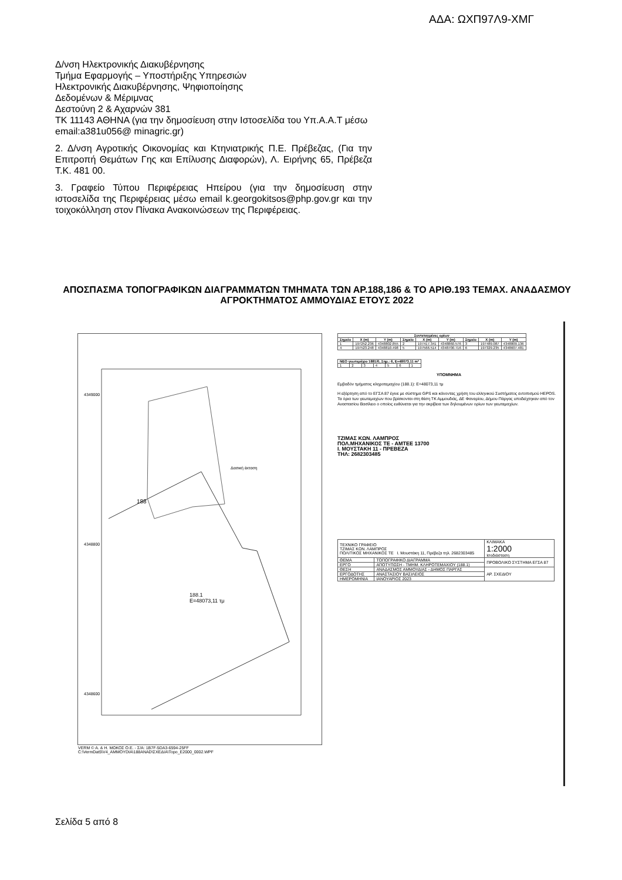ΑΔΑ: ΩΧΠ97Λ9-ΧΜΓ
Δ/νση Ηλεκτρονικής Διακυβέρνησης
Τμήμα Εφαρμογής – Υποστήριξης Υπηρεσιών
Ηλεκτρονικής Διακυβέρνησης, Ψηφιοποίησης
Δεδομένων & Μέριμνας
Δεστούνη 2 & Αχαρνών 381
ΤΚ 11143 ΑΘΗΝΑ (για την δημοσίευση στην Ιστοσελίδα του Υπ.Α.Α.Τ μέσω email:a381u056@ minagric.gr)
2. Δ/νση Αγροτικής Οικονομίας και Κτηνιατρικής Π.Ε. Πρέβεζας, (Για την Επιτροπή Θεμάτων Γης και Επίλυσης Διαφορών), Λ. Ειρήνης 65, Πρέβεζα Τ.Κ. 481 00.
3. Γραφείο Τύπου Περιφέρειας Ηπείρου (για την δημοσίευση στην ιστοσελίδα της Περιφέρειας μέσω email k.georgokitsos@php.gov.gr και την τοιχοκόλληση στον Πίνακα Ανακοινώσεων της Περιφέρειας.
ΑΠΟΣΠΑΣΜΑ ΤΟΠΟΓΡΑΦΙΚΩΝ ΔΙΑΓΡΑΜΜΑΤΩΝ ΤΜΗΜΑΤΑ ΤΩΝ ΑΡ.188,186 & ΤΟ ΑΡΙΘ.193 ΤΕΜΑΧ. ΑΝΑΔΑΣΜΟΥ ΑΓΡΟΚΤΗΜΑΤΟΣ ΑΜΜΟΥΔΙΑΣ ΕΤΟΥΣ 2022
4349000
Δασική έκταση
188
188.1
E=48073,11 τμ
4348800
4348600
VERM © Α. & Η. ΜΩΚΟΣ Ο.Ε. - Σ/Α: 1B7F-5DA3-6594-25FF
C:\VermDat5\V4_AMMOYDIA\188ANAD\ΣΧΕΔΙΑ\Topo_E2000_0002.WPF
| Συντεταγμένες ορίων | | | | | | | | |
| --- | --- | --- | --- | --- | --- | --- | --- | --- |
| Σημείο | X (m) | Y (m) | Σημείο | X (m) | Y (m) | Σημείο | X (m) | Y (m) |
| 1 | 197252.236 | 4348802.855 | 2 | 197417.341 | 4348860.576 | 3 | 197489.087 | 4348809.136 |
| 4 | 197523.248 | 4348810.498 | 5 | 197566.514 | 4348700.716 | 6 | 197329.235 | 4348607.481 |
| ΝΕΟ γεωτεμάχιο 1881/0, Σημ.: 6, Ε=48073.11 m² | | | | | | |
| --- | --- | --- | --- | --- | --- | --- |
| 1 | 2 | 3 | 4 | 5 | 6 | 1 |
ΥΠΟΜΝΗΜΑ
Εμβαδόν τμήματος κληροτεμαχίου (188.1): Ε=48073,11 τμ
Η εξάρτηση από το ΕΓΣΑ 87 έγινε με σύστημα GPS και κάνοντας χρήση του ελληνικού Συστήματος εντοπισμού HEPOS.
Τα όρια των γεωτεμαχίων που βρίσκονται στη θέση ΤΚ Αμμουδιάς, ΔΕ Φαναρίου, Δήμου Πάργας υποδείχτηκαν από τον Αναστασίου Βασίλειο ο οποίος ευθύνεται για την ακρίβεια των δηλουμένων ορίων των γεωτεμαχίων.
ΤΖΙΜΑΣ ΚΩΝ. ΛΑΜΠΡΟΣ
ΠΟΛ.ΜΗΧΑΝΙΚΟΣ ΤΕ - ΑΜΤΕΕ 13700
Ι. ΜΟΥΣΤΑΚΗ 11 - ΠΡΕΒΕΖΑ
ΤΗΛ: 2682303485
| ΤΕΧΝΙΚΟ ΓΡΑΦΕΙΟ ΤΖΙΜΑΣ ΚΩΝ. ΛΑΜΠΡΟΣ ΠΟΛΙΤΙΚΟΣ ΜΗΧΑΝΙΚΟΣ ΤΕ Ι. Μουστάκη 11, Πρέβεζα τηλ. 2682303485 | | ΚΛΙΜΑΚΑ 1:2000 Ισοδιάσταση |
| ΘΕΜΑ | ΤΟΠΟΓΡΑΦΙΚΟ ΔΙΑΓΡΑΜΜΑ | ΠΡΟΒΟΛΙΚΟ ΣΥΣΤΗΜΑ ΕΓΣΑ 87 |
| ΕΡΓΟ | ΑΠΟΤΥΠΩΣΗ - ΤΜΗΜ. ΚΛΗΡΟΤΕΜΑΧΙΟΥ (188.1) | |
| ΘΕΣΗ | ΑΝΑΔΑΣΜΟΣ ΑΜΜΟΥΔΙΑΣ - ΔΗΜΟΣ ΠΑΡΓΑΣ | ΑΡ. ΣΧΕΔΙΟΥ |
| ΕΡΓΟΔΟΤΗΣ | ΑΝΑΣΤΑΣΙΟΥ ΒΑΣΙΛΕΙΟΣ | |
| ΗΜΕΡΟΜΗΝΙΑ | ΙΑΝΟΥΑΡΙΟΣ 2023 | |
Σελίδα 5 από 8